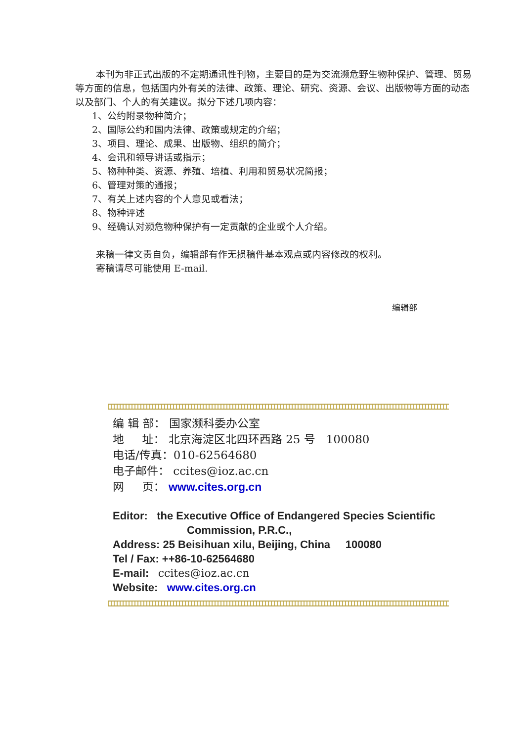本刊为非正式出版的不定期通讯性刊物，主要目的是为交流濒危野生物种保护、管理、贸易等方面的信息，包括国内外有关的法律、政策、理论、研究、资源、会议、出版物等方面的动态以及部门、个人的有关建议。拟分下述几项内容：
1、公约附录物种简介；
2、国际公约和国内法律、政策或规定的介绍；
3、项目、理论、成果、出版物、组织的简介；
4、会讯和领导讲话或指示；
5、物种种类、资源、养殖、培植、利用和贸易状况简报；
6、管理对策的通报；
7、有关上述内容的个人意见或看法；
8、物种评述
9、经确认对濒危物种保护有一定贡献的企业或个人介绍。
来稿一律文责自负，编辑部有作无损稿件基本观点或内容修改的权利。
寄稿请尽可能使用 E-mail.
编辑部
编 辑 部： 国家濒科委办公室
地 址： 北京海淀区北四环西路 25 号 100080
电话/传真：010-62564680
电子邮件： ccites@ioz.ac.cn
网 页： www.cites.org.cn
Editor: the Executive Office of Endangered Species Scientific
Commission, P.R.C.,
Address: 25 Beisihuan xilu, Beijing, China 100080
Tel / Fax: ++86-10-62564680
E-mail: ccites@ioz.ac.cn
Website: www.cites.org.cn